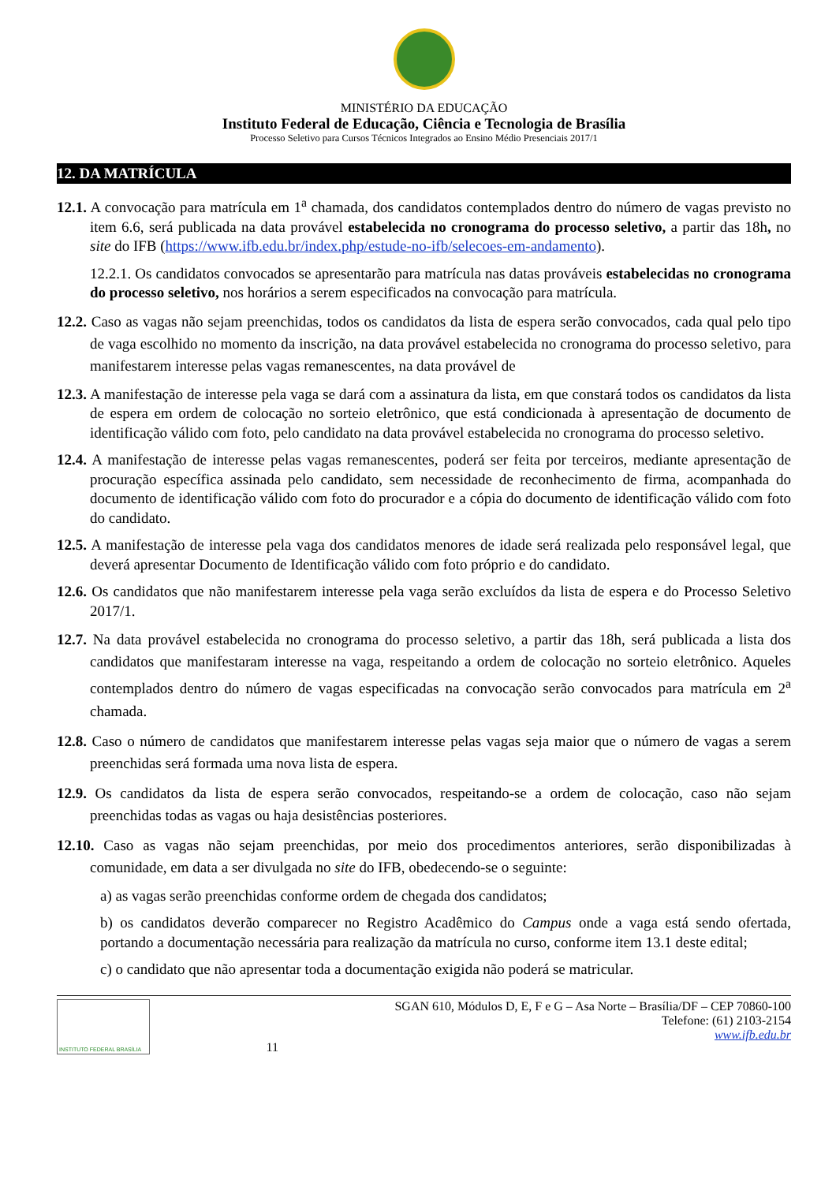MINISTÉRIO DA EDUCAÇÃO
Instituto Federal de Educação, Ciência e Tecnologia de Brasília
Processo Seletivo para Cursos Técnicos Integrados ao Ensino Médio Presenciais 2017/1
12. DA MATRÍCULA
12.1. A convocação para matrícula em 1<sup>a</sup> chamada, dos candidatos contemplados dentro do número de vagas previsto no item 6.6, será publicada na data provável estabelecida no cronograma do processo seletivo, a partir das 18h, no site do IFB (https://www.ifb.edu.br/index.php/estude-no-ifb/selecoes-em-andamento).
12.2.1. Os candidatos convocados se apresentarão para matrícula nas datas prováveis estabelecidas no cronograma do processo seletivo, nos horários a serem especificados na convocação para matrícula.
12.2. Caso as vagas não sejam preenchidas, todos os candidatos da lista de espera serão convocados, cada qual pelo tipo de vaga escolhido no momento da inscrição, na data provável estabelecida no cronograma do processo seletivo, para manifestarem interesse pelas vagas remanescentes, na data provável de
12.3. A manifestação de interesse pela vaga se dará com a assinatura da lista, em que constará todos os candidatos da lista de espera em ordem de colocação no sorteio eletrônico, que está condicionada à apresentação de documento de identificação válido com foto, pelo candidato na data provável estabelecida no cronograma do processo seletivo.
12.4. A manifestação de interesse pelas vagas remanescentes, poderá ser feita por terceiros, mediante apresentação de procuração específica assinada pelo candidato, sem necessidade de reconhecimento de firma, acompanhada do documento de identificação válido com foto do procurador e a cópia do documento de identificação válido com foto do candidato.
12.5. A manifestação de interesse pela vaga dos candidatos menores de idade será realizada pelo responsável legal, que deverá apresentar Documento de Identificação válido com foto próprio e do candidato.
12.6. Os candidatos que não manifestarem interesse pela vaga serão excluídos da lista de espera e do Processo Seletivo 2017/1.
12.7. Na data provável estabelecida no cronograma do processo seletivo, a partir das 18h, será publicada a lista dos candidatos que manifestaram interesse na vaga, respeitando a ordem de colocação no sorteio eletrônico. Aqueles contemplados dentro do número de vagas especificadas na convocação serão convocados para matrícula em 2<sup>a</sup> chamada.
12.8. Caso o número de candidatos que manifestarem interesse pelas vagas seja maior que o número de vagas a serem preenchidas será formada uma nova lista de espera.
12.9. Os candidatos da lista de espera serão convocados, respeitando-se a ordem de colocação, caso não sejam preenchidas todas as vagas ou haja desistências posteriores.
12.10. Caso as vagas não sejam preenchidas, por meio dos procedimentos anteriores, serão disponibilizadas à comunidade, em data a ser divulgada no site do IFB, obedecendo-se o seguinte:
a) as vagas serão preenchidas conforme ordem de chegada dos candidatos;
b) os candidatos deverão comparecer no Registro Acadêmico do Campus onde a vaga está sendo ofertada, portando a documentação necessária para realização da matrícula no curso, conforme item 13.1 deste edital;
c) o candidato que não apresentar toda a documentação exigida não poderá se matricular.
INSTITUTO FEDERAL BRASÍLIA
11 SGAN 610, Módulos D, E, F e G – Asa Norte – Brasília/DF – CEP 70860-100
Telefone: (61) 2103-2154
www.ifb.edu.br